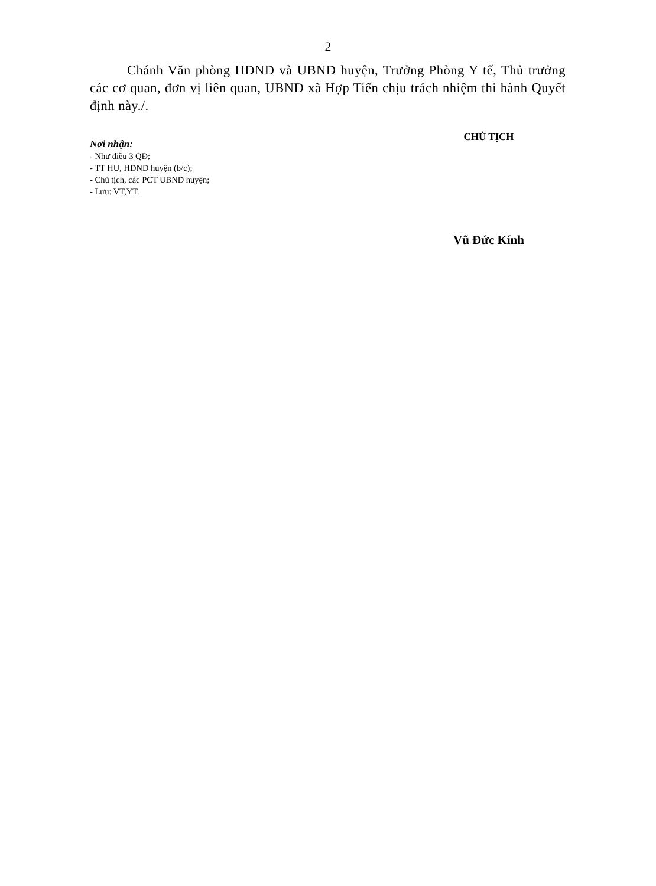2
Chánh Văn phòng HĐND và UBND huyện, Trưởng Phòng Y tế, Thủ trưởng các cơ quan, đơn vị liên quan, UBND xã Hợp Tiến chịu trách nhiệm thi hành Quyết định này./.
Nơi nhận:
- Như điều 3 QĐ;
- TT HU, HĐND huyện (b/c);
- Chủ tịch, các PCT UBND huyện;
- Lưu: VT,YT.
CHỦ TỊCH
Vũ Đức Kính